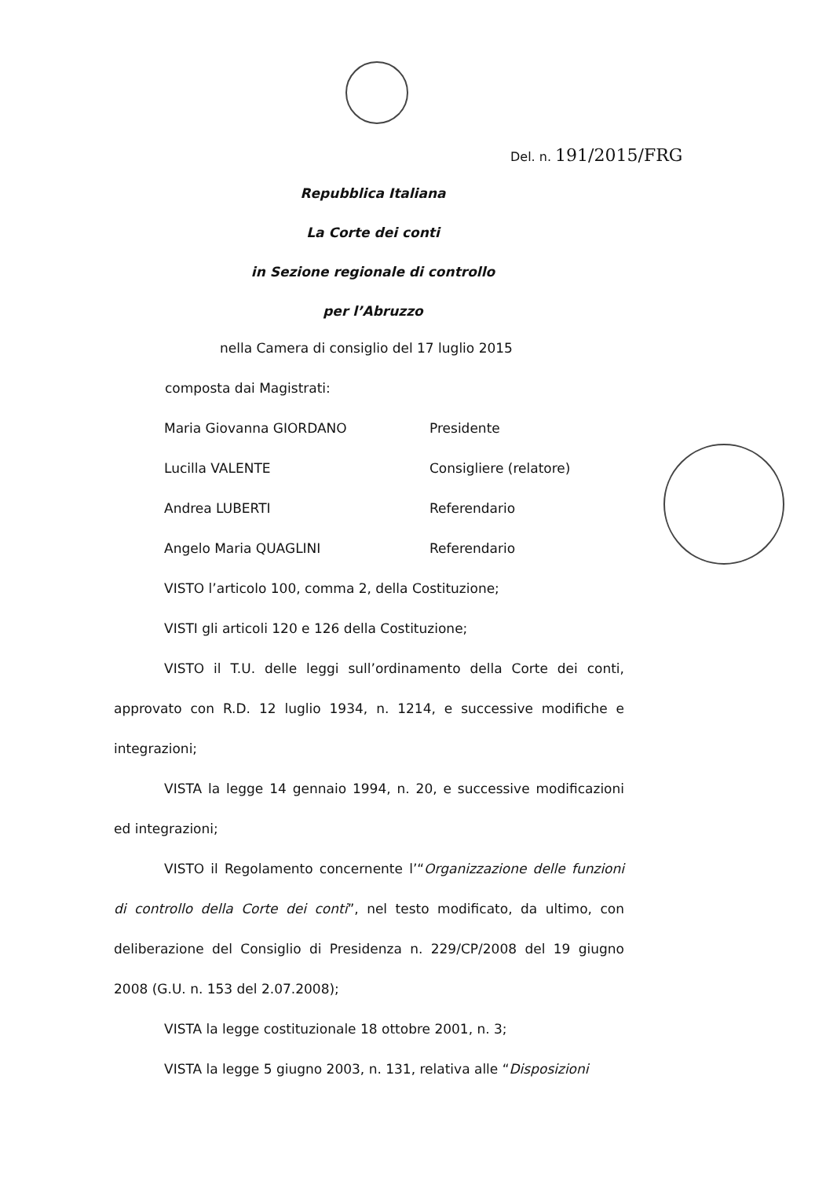Del. n. 191/2015/FRG
Repubblica Italiana
La Corte dei conti
in Sezione regionale di controllo
per l’Abruzzo
nella Camera di consiglio del 17 luglio 2015
composta dai Magistrati:
Maria Giovanna GIORDANO Presidente
Lucilla VALENTE Consigliere (relatore)
Andrea LUBERTI Referendario
Angelo Maria QUAGLINI Referendario
VISTO l’articolo 100, comma 2, della Costituzione;
VISTI gli articoli 120 e 126 della Costituzione;
VISTO il T.U. delle leggi sull’ordinamento della Corte dei conti, approvato con R.D. 12 luglio 1934, n. 1214, e successive modifiche e integrazioni;
VISTA la legge 14 gennaio 1994, n. 20, e successive modificazioni ed integrazioni;
VISTO il Regolamento concernente l’“Organizzazione delle funzioni di controllo della Corte dei conti”, nel testo modificato, da ultimo, con deliberazione del Consiglio di Presidenza n. 229/CP/2008 del 19 giugno 2008 (G.U. n. 153 del 2.07.2008);
VISTA la legge costituzionale 18 ottobre 2001, n. 3;
VISTA la legge 5 giugno 2003, n. 131, relativa alle “Disposizioni